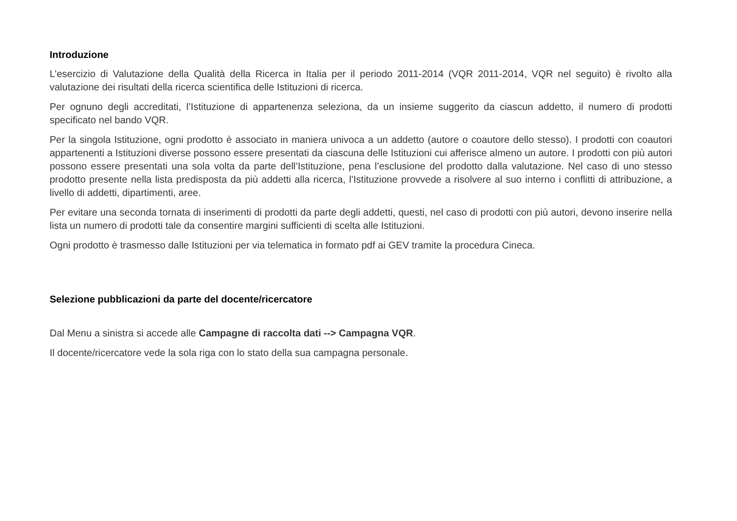Introduzione
L’esercizio di Valutazione della Qualità della Ricerca in Italia per il periodo 2011-2014 (VQR 2011-2014, VQR nel seguito) è rivolto alla valutazione dei risultati della ricerca scientifica delle Istituzioni di ricerca.
Per ognuno degli accreditati, l’Istituzione di appartenenza seleziona, da un insieme suggerito da ciascun addetto, il numero di prodotti specificato nel bando VQR.
Per la singola Istituzione, ogni prodotto è associato in maniera univoca a un addetto (autore o coautore dello stesso). I prodotti con coautori appartenenti a Istituzioni diverse possono essere presentati da ciascuna delle Istituzioni cui afferisce almeno un autore. I prodotti con più autori possono essere presentati una sola volta da parte dell’Istituzione, pena l’esclusione del prodotto dalla valutazione. Nel caso di uno stesso prodotto presente nella lista predisposta da più addetti alla ricerca, l’Istituzione provvede a risolvere al suo interno i conflitti di attribuzione, a livello di addetti, dipartimenti, aree.
Per evitare una seconda tornata di inserimenti di prodotti da parte degli addetti, questi, nel caso di prodotti con più autori, devono inserire nella lista un numero di prodotti tale da consentire margini sufficienti di scelta alle Istituzioni.
Ogni prodotto è trasmesso dalle Istituzioni per via telematica in formato pdf ai GEV tramite la procedura Cineca.
Selezione pubblicazioni da parte del docente/ricercatore
Dal Menu a sinistra si accede alle Campagne di raccolta dati --> Campagna VQR.
Il docente/ricercatore vede la sola riga con lo stato della sua campagna personale.